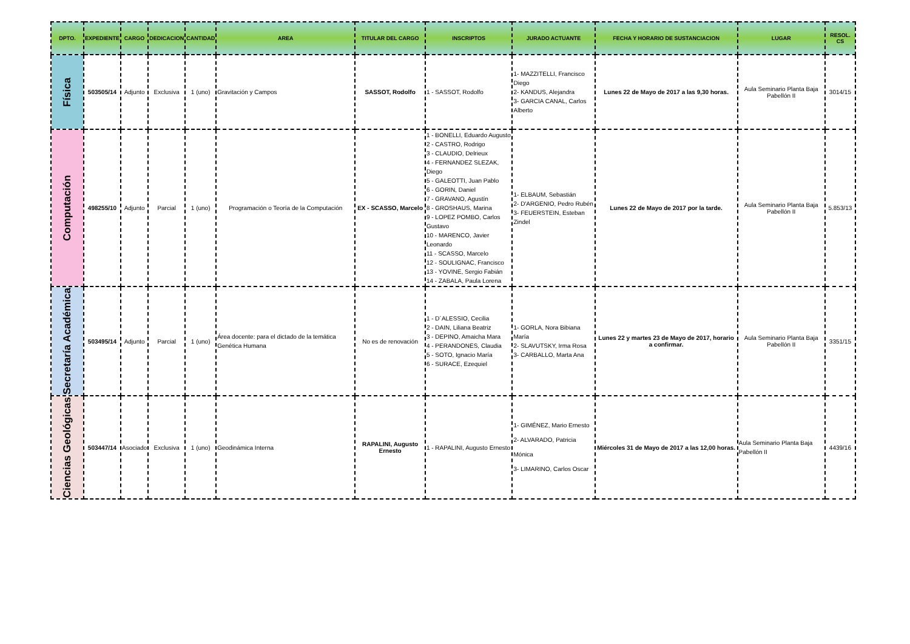| DPTO. | EXPEDIENTE | CARGO | DEDICACION | CANTIDAD | AREA | TITULAR DEL CARGO | INSCRIPTOS | JURADO ACTUANTE | FECHA Y HORARIO DE SUSTANCIACION | LUGAR | RESOL. CS |
| --- | --- | --- | --- | --- | --- | --- | --- | --- | --- | --- | --- |
| Física | 503505/14 | Adjunto | Exclusiva | 1 (uno) | Gravitación y Campos | SASSOT, Rodolfo | 1 - SASSOT, Rodolfo | 1- MAZZITELLI, Francisco Diego 2- KANDUS, Alejandra 3- GARCIA CANAL, Carlos Alberto | Lunes 22 de Mayo de 2017 a las 9,30 horas. | Aula Seminario Planta Baja Pabellón II | 3014/15 |
| Computación | 498255/10 | Adjunto | Parcial | 1 (uno) | Programación o Teoría de la Computación | EX - SCASSO, Marcelo | 1 - BONELLI, Eduardo Augusto 2 - CASTRO, Rodrigo 3 - CLAUDIO, Delrieux 4 - FERNANDEZ SLEZAK, Diego 5 - GALEOTTI, Juan Pablo 6 - GORIN, Daniel 7 - GRAVANO, Agustín 8 - GROSHAUS, Marina 9 - LOPEZ POMBO, Carlos Gustavo 10 - MARENCO, Javier Leonardo 11 - SCASSO, Marcelo 12 - SOULIGNAC, Francisco 13 - YOVINE, Sergio Fabián 14 - ZABALA, Paula Lorena | 1- ELBAUM, Sebastián 2- D'ARGENIO, Pedro Rubén 3- FEUERSTEIN, Esteban Zindel | Lunes 22 de Mayo de 2017 por la tarde. | Aula Seminario Planta Baja Pabellón II | 5.853/13 |
| Secretaría Académica | 503495/14 | Adjunto | Parcial | 1 (uno) | Área docente: para el dictado de la temática Genética Humana | No es de renovación | 1 - D´ALESSIO, Cecilia 2 - DAIN, Liliana Beatriz 3 - DEPINO, Amaicha Mara 4 - PERANDONES, Claudia 5 - SOTO, Ignacio María 6 - SURACE, Ezequiel | 1- GORLA, Nora Bibiana María 2- SLAVUTSKY, Irma Rosa 3- CARBALLO, Marta Ana | Lunes 22 y martes 23 de Mayo de 2017, horario a confirmar. | Aula Seminario Planta Baja Pabellón II | 3351/15 |
| Ciencias Geológicas | 503447/14 | Asociado | Exclusiva | 1 (uno) | Geodinámica Interna | RAPALINI, Augusto Ernesto | 1 - RAPALINI, Augusto Ernesto | 1- GIMÉNEZ, Mario Ernesto 2- ALVARADO, Patricia Mónica 3- LIMARINO, Carlos Oscar | Miércoles 31 de Mayo de 2017 a las 12,00 horas. | Aula Seminario Planta Baja Pabellón II | 4439/16 |